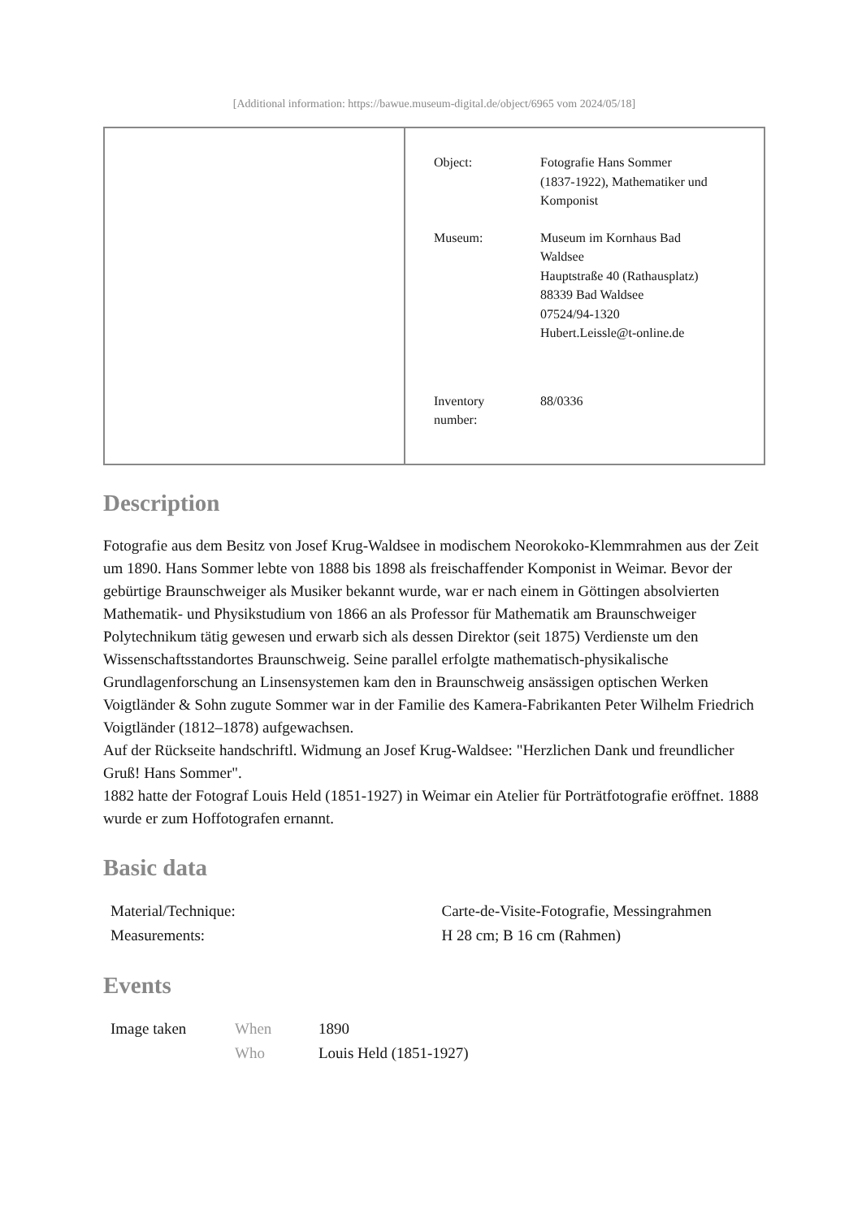[Additional information: https://bawue.museum-digital.de/object/6965 vom 2024/05/18]
| | Object: Fotografie Hans Sommer (1837-1922), Mathematiker und Komponist Museum: Museum im Kornhaus Bad Waldsee Hauptstraße 40 (Rathausplatz) 88339 Bad Waldsee 07524/94-1320 Hubert.Leissle@t-online.de Inventory number: 88/0336 |
Description
Fotografie aus dem Besitz von Josef Krug-Waldsee in modischem Neorokoko-Klemmrahmen aus der Zeit um 1890. Hans Sommer lebte von 1888 bis 1898 als freischaffender Komponist in Weimar. Bevor der gebürtige Braunschweiger als Musiker bekannt wurde, war er nach einem in Göttingen absolvierten Mathematik- und Physikstudium von 1866 an als Professor für Mathematik am Braunschweiger Polytechnikum tätig gewesen und erwarb sich als dessen Direktor (seit 1875) Verdienste um den Wissenschaftsstandortes Braunschweig. Seine parallel erfolgte mathematisch-physikalische Grundlagenforschung an Linsensystemen kam den in Braunschweig ansässigen optischen Werken Voigtländer & Sohn zugute Sommer war in der Familie des Kamera-Fabrikanten Peter Wilhelm Friedrich Voigtländer (1812–1878) aufgewachsen.
Auf der Rückseite handschriftl. Widmung an Josef Krug-Waldsee: "Herzlichen Dank und freundlicher Gruß! Hans Sommer".
1882 hatte der Fotograf Louis Held (1851-1927) in Weimar ein Atelier für Porträtfotografie eröffnet. 1888 wurde er zum Hoffotografen ernannt.
Basic data
| Material/Technique: | Carte-de-Visite-Fotografie, Messingrahmen |
| Measurements: | H 28 cm; B 16 cm (Rahmen) |
Events
| Image taken | When | 1890 |
| | Who | Louis Held (1851-1927) |